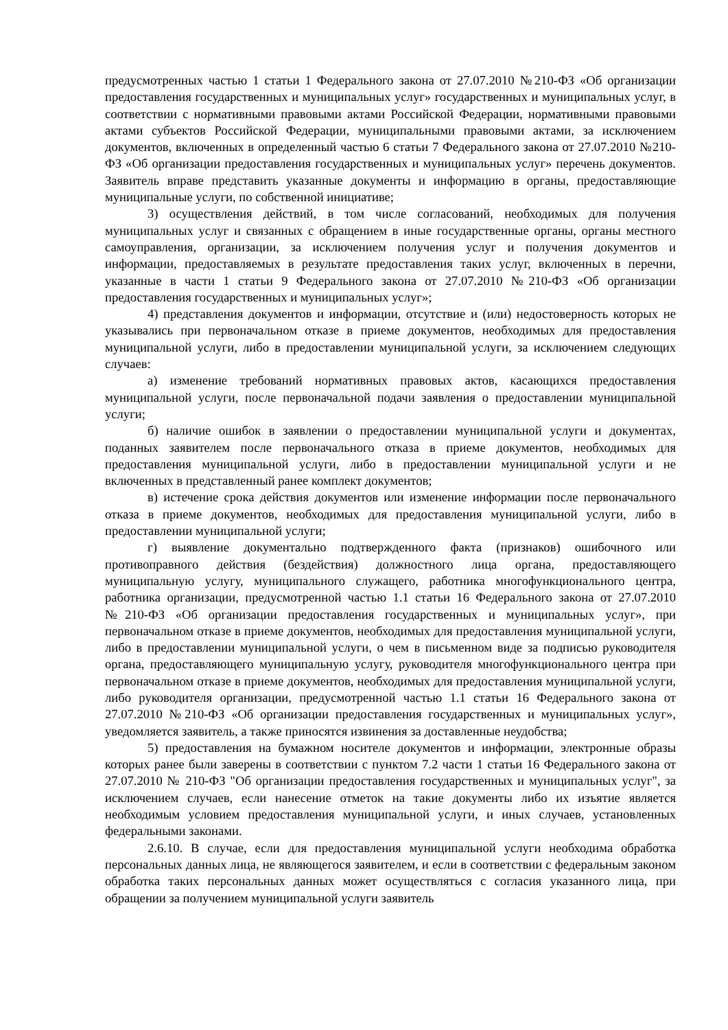предусмотренных частью 1 статьи 1 Федерального закона от 27.07.2010 №210-ФЗ «Об организации предоставления государственных и муниципальных услуг» государственных и муниципальных услуг, в соответствии с нормативными правовыми актами Российской Федерации, нормативными правовыми актами субъектов Российской Федерации, муниципальными правовыми актами, за исключением документов, включенных в определенный частью 6 статьи 7 Федерального закона от 27.07.2010 №210-ФЗ «Об организации предоставления государственных и муниципальных услуг» перечень документов. Заявитель вправе представить указанные документы и информацию в органы, предоставляющие муниципальные услуги, по собственной инициативе;
3) осуществления действий, в том числе согласований, необходимых для получения муниципальных услуг и связанных с обращением в иные государственные органы, органы местного самоуправления, организации, за исключением получения услуг и получения документов и информации, предоставляемых в результате предоставления таких услуг, включенных в перечни, указанные в части 1 статьи 9 Федерального закона от 27.07.2010 №210-ФЗ «Об организации предоставления государственных и муниципальных услуг»;
4) представления документов и информации, отсутствие и (или) недостоверность которых не указывались при первоначальном отказе в приеме документов, необходимых для предоставления муниципальной услуги, либо в предоставлении муниципальной услуги, за исключением следующих случаев:
а) изменение требований нормативных правовых актов, касающихся предоставления муниципальной услуги, после первоначальной подачи заявления о предоставлении муниципальной услуги;
б) наличие ошибок в заявлении о предоставлении муниципальной услуги и документах, поданных заявителем после первоначального отказа в приеме документов, необходимых для предоставления муниципальной услуги, либо в предоставлении муниципальной услуги и не включенных в представленный ранее комплект документов;
в) истечение срока действия документов или изменение информации после первоначального отказа в приеме документов, необходимых для предоставления муниципальной услуги, либо в предоставлении муниципальной услуги;
г) выявление документально подтвержденного факта (признаков) ошибочного или противоправного действия (бездействия) должностного лица органа, предоставляющего муниципальную услугу, муниципального служащего, работника многофункционального центра, работника организации, предусмотренной частью 1.1 статьи 16 Федерального закона от 27.07.2010 №210-ФЗ «Об организации предоставления государственных и муниципальных услуг», при первоначальном отказе в приеме документов, необходимых для предоставления муниципальной услуги, либо в предоставлении муниципальной услуги, о чем в письменном виде за подписью руководителя органа, предоставляющего муниципальную услугу, руководителя многофункционального центра при первоначальном отказе в приеме документов, необходимых для предоставления муниципальной услуги, либо руководителя организации, предусмотренной частью 1.1 статьи 16 Федерального закона от 27.07.2010 №210-ФЗ «Об организации предоставления государственных и муниципальных услуг», уведомляется заявитель, а также приносятся извинения за доставленные неудобства;
5) предоставления на бумажном носителе документов и информации, электронные образы которых ранее были заверены в соответствии с пунктом 7.2 части 1 статьи 16 Федерального закона от 27.07.2010 № 210-ФЗ "Об организации предоставления государственных и муниципальных услуг", за исключением случаев, если нанесение отметок на такие документы либо их изъятие является необходимым условием предоставления муниципальной услуги, и иных случаев, установленных федеральными законами.
2.6.10. В случае, если для предоставления муниципальной услуги необходима обработка персональных данных лица, не являющегося заявителем, и если в соответствии с федеральным законом обработка таких персональных данных может осуществляться с согласия указанного лица, при обращении за получением муниципальной услуги заявитель